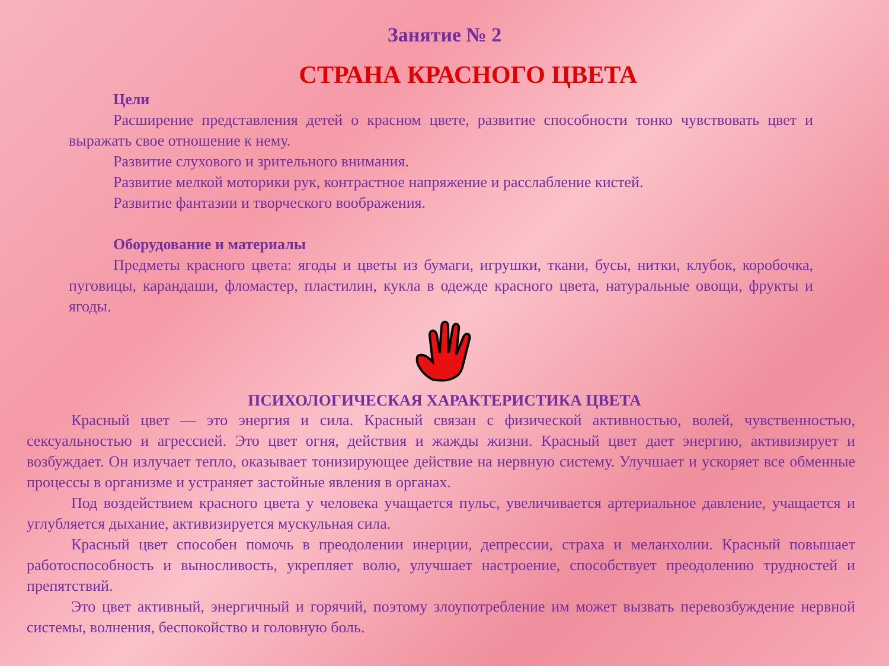Занятие № 2
СТРАНА КРАСНОГО ЦВЕТА
Цели
Расширение представления детей о красном цвете, развитие способности тонко чувствовать цвет и выражать свое отношение к нему.
Развитие слухового и зрительного внимания.
Развитие мелкой моторики рук, контрастное напряжение и расслабление кистей.
Развитие фантазии и творческого воображения.
Оборудование и материалы
Предметы красного цвета: ягоды и цветы из бумаги, игрушки, ткани, бусы, нитки, клубок, коробочка, пуговицы, карандаши, фломастер, пластилин, кукла в одежде красного цвета, натуральные овощи, фрукты и ягоды.
ПСИХОЛОГИЧЕСКАЯ ХАРАКТЕРИСТИКА ЦВЕТА
Красный цвет — это энергия и сила. Красный связан с физической активностью, волей, чувственностью, сексуальностью и агрессией. Это цвет огня, действия и жажды жизни. Красный цвет дает энергию, активизирует и возбуждает. Он излучает тепло, оказывает тонизирующее действие на нервную систему. Улучшает и ускоряет все обменные процессы в организме и устраняет застойные явления в органах.
Под воздействием красного цвета у человека учащается пульс, увеличивается артериальное давление, учащается и углубляется дыхание, активизируется мускульная сила.
Красный цвет способен помочь в преодолении инерции, депрессии, страха и меланхолии. Красный повышает работоспособность и выносливость, укрепляет волю, улучшает настроение, способствует преодолению трудностей и препятствий.
Это цвет активный, энергичный и горячий, поэтому злоупотребление им может вызвать перевозбуждение нервной системы, волнения, беспокойство и головную боль.